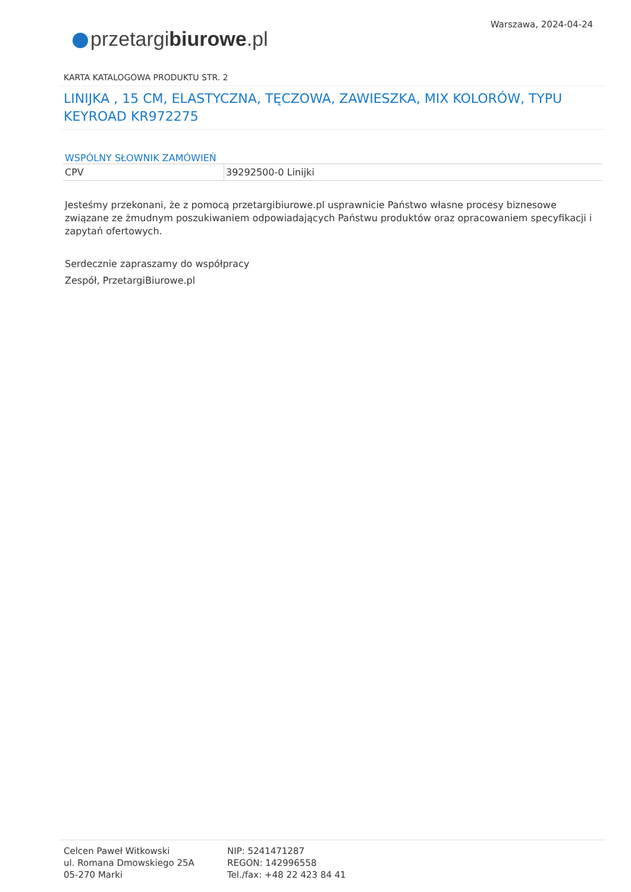Warszawa, 2024-04-24
przetargibiurowe.pl
KARTA KATALOGOWA PRODUKTU STR. 2
LINIJKA , 15 CM, ELASTYCZNA, TĘCZOWA, ZAWIESZKA, MIX KOLORÓW, TYPU KEYROAD KR972275
WSPÓLNY SŁOWNIK ZAMÓWIEŃ
| CPV | 39292500-0 Linijki |
Jesteśmy przekonani, że z pomocą przetargibiurowe.pl usprawnicie Państwo własne procesy biznesowe związane ze żmudnym poszukiwaniem odpowiadających Państwu produktów oraz opracowaniem specyfikacji i zapytań ofertowych.
Serdecznie zapraszamy do współpracy
Zespół, PrzetargiBiurowe.pl
Celcen Paweł Witkowski
ul. Romana Dmowskiego 25A
05-270 Marki
NIP: 5241471287
REGON: 142996558
Tel./fax: +48 22 423 84 41